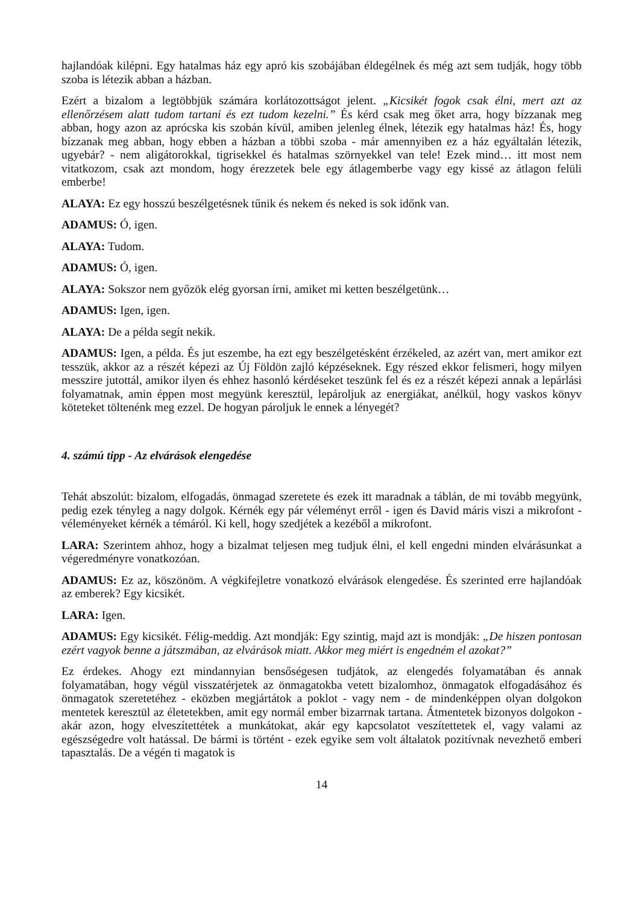hajlandóak kilépni. Egy hatalmas ház egy apró kis szobájában éldegélnek és még azt sem tudják, hogy több szoba is létezik abban a házban.
Ezért a bizalom a legtöbbjük számára korlátozottságot jelent. „Kicsikét fogok csak élni, mert azt az ellenőrzésem alatt tudom tartani és ezt tudom kezelni.” És kérd csak meg őket arra, hogy bízzanak meg abban, hogy azon az aprócska kis szobán kívül, amiben jelenleg élnek, létezik egy hatalmas ház! És, hogy bízzanak meg abban, hogy ebben a házban a többi szoba - már amennyiben ez a ház egyáltalán létezik, ugyebár? - nem aligátorokkal, tigrisekkel és hatalmas szörnyekkel van tele! Ezek mind… itt most nem vitatkozom, csak azt mondom, hogy érezzetek bele egy átlagemberbe vagy egy kissé az átlagon felüli emberbe!
ALAYA: Ez egy hosszú beszélgetésnek tűnik és nekem és neked is sok időnk van.
ADAMUS: Ó, igen.
ALAYA: Tudom.
ADAMUS: Ó, igen.
ALAYA: Sokszor nem győzök elég gyorsan írni, amiket mi ketten beszélgetünk…
ADAMUS: Igen, igen.
ALAYA: De a példa segít nekik.
ADAMUS: Igen, a példa. És jut eszembe, ha ezt egy beszélgetésként érzékeled, az azért van, mert amikor ezt tesszük, akkor az a részét képezi az Új Földön zajló képzéseknek. Egy részed ekkor felismeri, hogy milyen messzire jutottál, amikor ilyen és ehhez hasonló kérdéseket teszünk fel és ez a részét képezi annak a lepárlási folyamatnak, amin éppen most megyünk keresztül, lepároljuk az energiákat, anélkül, hogy vaskos könyv köteteket töltenénk meg ezzel. De hogyan pároljuk le ennek a lényegét?
4. számú tipp - Az elvárások elengedése
Tehát abszolút: bizalom, elfogadás, önmagad szeretete és ezek itt maradnak a táblán, de mi tovább megyünk, pedig ezek tényleg a nagy dolgok. Kérnék egy pár véleményt erről - igen és David máris viszi a mikrofont - véleményeket kérnék a témáról. Ki kell, hogy szedjétek a kezéből a mikrofont.
LARA: Szerintem ahhoz, hogy a bizalmat teljesen meg tudjuk élni, el kell engedni minden elvárásunkat a végeredményre vonatkozóan.
ADAMUS: Ez az, köszönöm. A végkifejletre vonatkozó elvárások elengedése. És szerinted erre hajlandóak az emberek? Egy kicsikét.
LARA: Igen.
ADAMUS: Egy kicsikét. Félig-meddig. Azt mondják: Egy szintig, majd azt is mondják: „De hiszen pontosan ezért vagyok benne a játszmában, az elvárások miatt. Akkor meg miért is engedném el azokat?”
Ez érdekes. Ahogy ezt mindannyian bensőségesen tudjátok, az elengedés folyamatában és annak folyamatában, hogy végül visszatérjetek az önmagatokba vetett bizalomhoz, önmagatok elfogadásához és önmagatok szeretetéhez - eközben megjártátok a poklot - vagy nem - de mindenképpen olyan dolgokon mentetek keresztül az életetekben, amit egy normál ember bizarrnak tartana. Átmentetek bizonyos dolgokon - akár azon, hogy elveszítettétek a munkátokat, akár egy kapcsolatot veszítettetek el, vagy valami az egészségedre volt hatással. De bármi is történt - ezek egyike sem volt általatok pozitívnak nevezhető emberi tapasztalás. De a végén ti magatok is
14